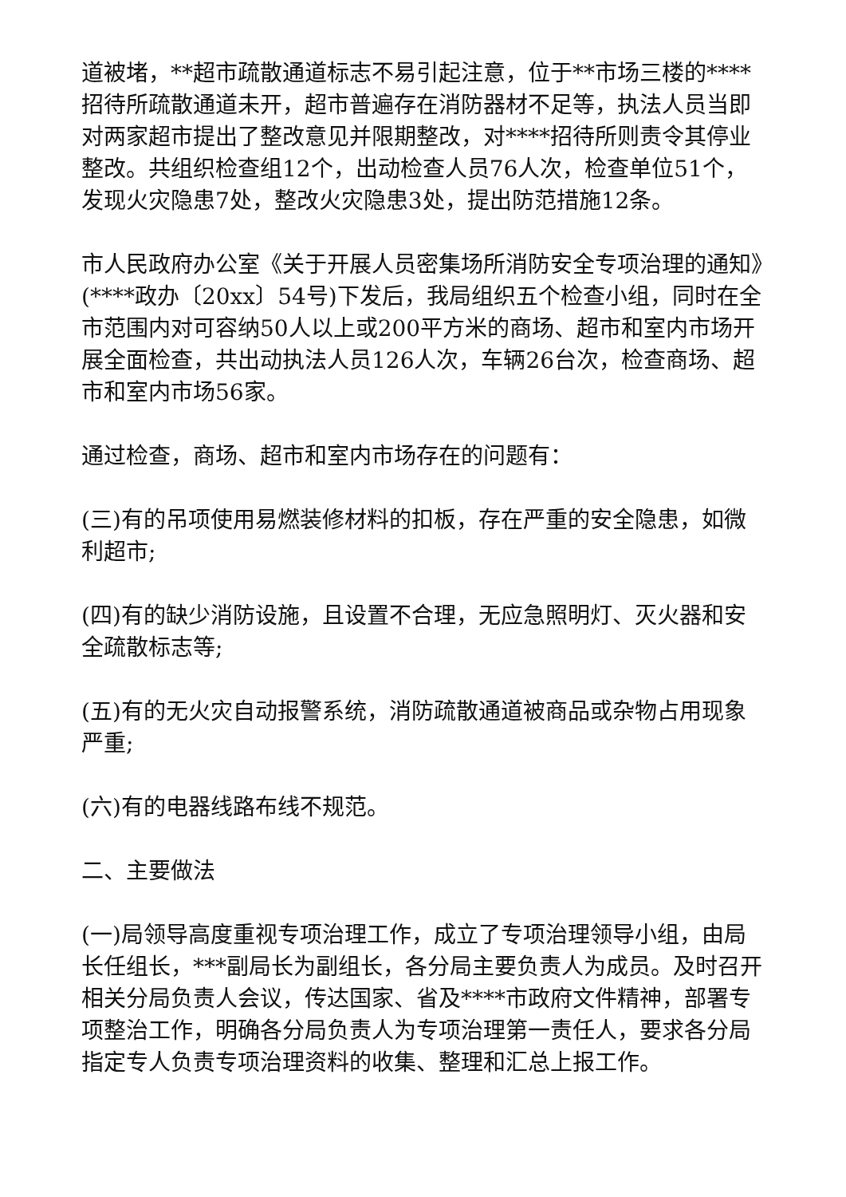道被堵，**超市疏散通道标志不易引起注意，位于**市场三楼的****招待所疏散通道未开，超市普遍存在消防器材不足等，执法人员当即对两家超市提出了整改意见并限期整改，对****招待所则责令其停业整改。共组织检查组12个，出动检查人员76人次，检查单位51个，发现火灾隐患7处，整改火灾隐患3处，提出防范措施12条。
市人民政府办公室《关于开展人员密集场所消防安全专项治理的通知》(****政办〔20xx〕54号)下发后，我局组织五个检查小组，同时在全市范围内对可容纳50人以上或200平方米的商场、超市和室内市场开展全面检查，共出动执法人员126人次，车辆26台次，检查商场、超市和室内市场56家。
通过检查，商场、超市和室内市场存在的问题有：
(三)有的吊项使用易燃装修材料的扣板，存在严重的安全隐患，如微利超市;
(四)有的缺少消防设施，且设置不合理，无应急照明灯、灭火器和安全疏散标志等;
(五)有的无火灾自动报警系统，消防疏散通道被商品或杂物占用现象严重;
(六)有的电器线路布线不规范。
二、主要做法
(一)局领导高度重视专项治理工作，成立了专项治理领导小组，由局长任组长，***副局长为副组长，各分局主要负责人为成员。及时召开相关分局负责人会议，传达国家、省及****市政府文件精神，部署专项整治工作，明确各分局负责人为专项治理第一责任人，要求各分局指定专人负责专项治理资料的收集、整理和汇总上报工作。